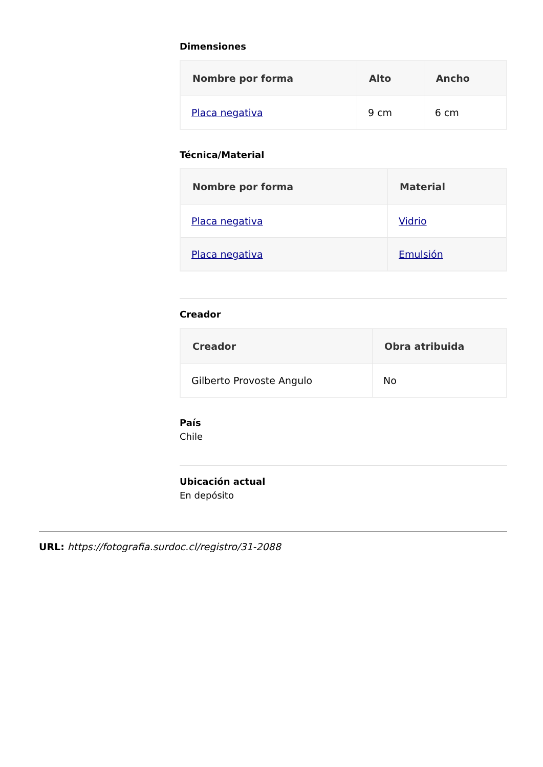Dimensiones
| Nombre por forma | Alto | Ancho |
| --- | --- | --- |
| Placa negativa | 9 cm | 6 cm |
Técnica/Material
| Nombre por forma | Material |
| --- | --- |
| Placa negativa | Vidrio |
| Placa negativa | Emulsión |
Creador
| Creador | Obra atribuida |
| --- | --- |
| Gilberto Provoste Angulo | No |
País
Chile
Ubicación actual
En depósito
URL: https://fotografia.surdoc.cl/registro/31-2088